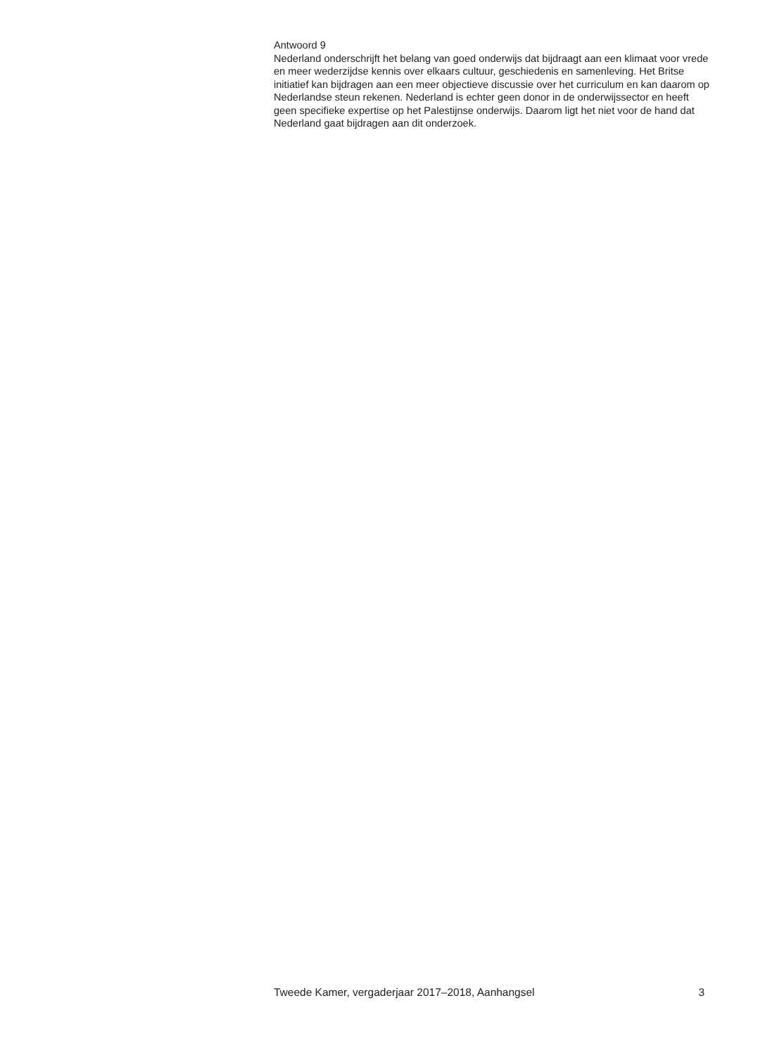Antwoord 9
Nederland onderschrijft het belang van goed onderwijs dat bijdraagt aan een klimaat voor vrede en meer wederzijdse kennis over elkaars cultuur, geschiedenis en samenleving. Het Britse initiatief kan bijdragen aan een meer objectieve discussie over het curriculum en kan daarom op Nederlandse steun rekenen. Nederland is echter geen donor in de onderwijssector en heeft geen specifieke expertise op het Palestijnse onderwijs. Daarom ligt het niet voor de hand dat Nederland gaat bijdragen aan dit onderzoek.
Tweede Kamer, vergaderjaar 2017–2018, Aanhangsel 3